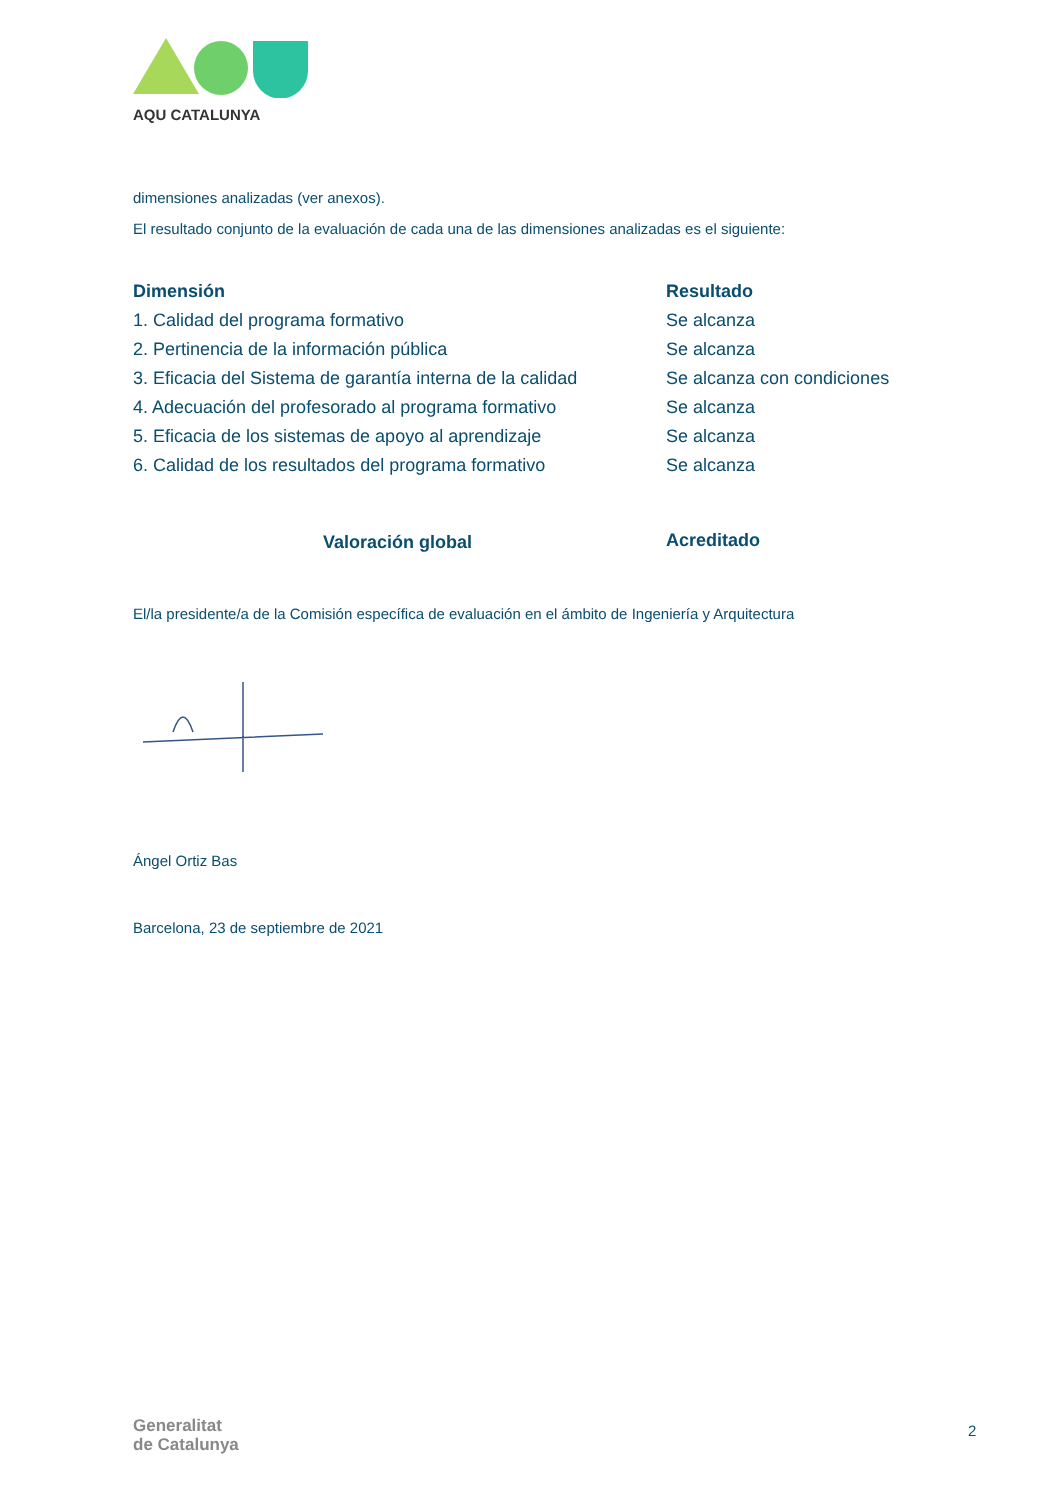AQU CATALUNYA
dimensiones analizadas (ver anexos).
El resultado conjunto de la evaluación de cada una de las dimensiones analizadas es el siguiente:
| Dimensión | Resultado |
| --- | --- |
| 1. Calidad del programa formativo | Se alcanza |
| 2. Pertinencia de la información pública | Se alcanza |
| 3. Eficacia del Sistema de garantía interna de la calidad | Se alcanza con condiciones |
| 4. Adecuación del profesorado al programa formativo | Se alcanza |
| 5. Eficacia de los sistemas de apoyo al aprendizaje | Se alcanza |
| 6. Calidad de los resultados del programa formativo | Se alcanza |
| Valoración global | Acreditado |
El/la presidente/a de la Comisión específica de evaluación en el ámbito de Ingeniería y Arquitectura
Ángel Ortiz Bas
Barcelona, 23 de septiembre de 2021
Generalitat
de Catalunya
2